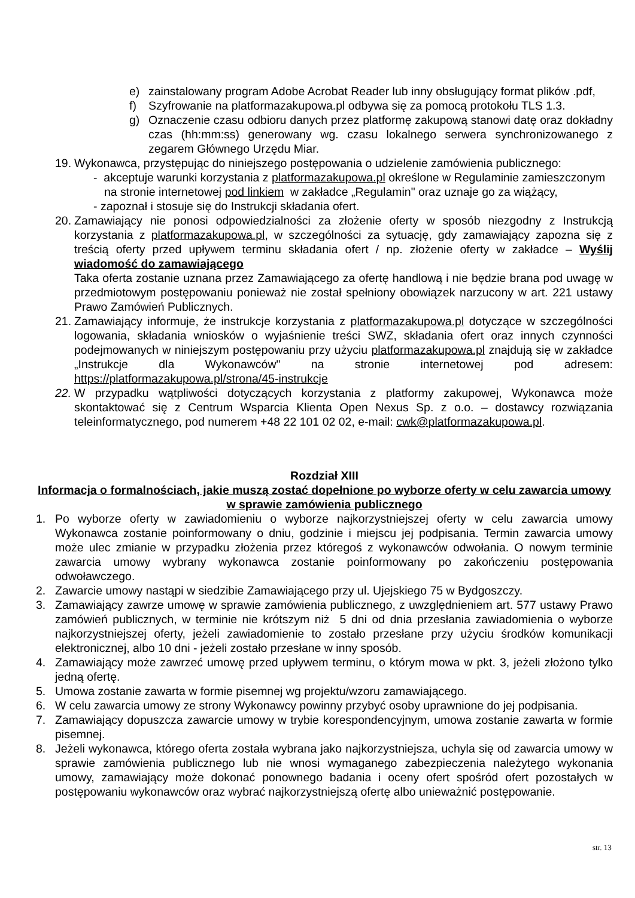e) zainstalowany program Adobe Acrobat Reader lub inny obsługujący format plików .pdf,
f) Szyfrowanie na platformazakupowa.pl odbywa się za pomocą protokołu TLS 1.3.
g) Oznaczenie czasu odbioru danych przez platformę zakupową stanowi datę oraz dokładny czas (hh:mm:ss) generowany wg. czasu lokalnego serwera synchronizowanego z zegarem Głównego Urzędu Miar.
19. Wykonawca, przystępując do niniejszego postępowania o udzielenie zamówienia publicznego:
- akceptuje warunki korzystania z platformazakupowa.pl określone w Regulaminie zamieszczonym
na stronie internetowej pod linkiem w zakładce „Regulamin" oraz uznaje go za wiążący,
- zapoznał i stosuje się do Instrukcji składania ofert.
20. Zamawiający nie ponosi odpowiedzialności za złożenie oferty w sposób niezgodny z Instrukcją korzystania z platformazakupowa.pl, w szczególności za sytuację, gdy zamawiający zapozna się z treścią oferty przed upływem terminu składania ofert / np. złożenie oferty w zakładce – Wyślij wiadomość do zamawiającego
Taka oferta zostanie uznana przez Zamawiającego za ofertę handlową i nie będzie brana pod uwagę w przedmiotowym postępowaniu ponieważ nie został spełniony obowiązek narzucony w art. 221 ustawy Prawo Zamówień Publicznych.
21. Zamawiający informuje, że instrukcje korzystania z platformazakupowa.pl dotyczące w szczególności logowania, składania wniosków o wyjaśnienie treści SWZ, składania ofert oraz innych czynności podejmowanych w niniejszym postępowaniu przy użyciu platformazakupowa.pl znajdują się w zakładce „Instrukcje dla Wykonawców" na stronie internetowej pod adresem: https://platformazakupowa.pl/strona/45-instrukcje
22. W przypadku wątpliwości dotyczących korzystania z platformy zakupowej, Wykonawca może skontaktować się z Centrum Wsparcia Klienta Open Nexus Sp. z o.o. – dostawcy rozwiązania teleinformatycznego, pod numerem +48 22 101 02 02, e-mail: cwk@platformazakupowa.pl.
Rozdział XIII
Informacja o formalnościach, jakie muszą zostać dopełnione po wyborze oferty w celu zawarcia umowy w sprawie zamówienia publicznego
1. Po wyborze oferty w zawiadomieniu o wyborze najkorzystniejszej oferty w celu zawarcia umowy Wykonawca zostanie poinformowany o dniu, godzinie i miejscu jej podpisania. Termin zawarcia umowy może ulec zmianie w przypadku złożenia przez któregoś z wykonawców odwołania. O nowym terminie zawarcia umowy wybrany wykonawca zostanie poinformowany po zakończeniu postępowania odwoławczego.
2. Zawarcie umowy nastąpi w siedzibie Zamawiającego przy ul. Ujejskiego 75 w Bydgoszczy.
3. Zamawiający zawrze umowę w sprawie zamówienia publicznego, z uwzględnieniem art. 577 ustawy Prawo zamówień publicznych, w terminie nie krótszym niż 5 dni od dnia przesłania zawiadomienia o wyborze najkorzystniejszej oferty, jeżeli zawiadomienie to zostało przesłane przy użyciu środków komunikacji elektronicznej, albo 10 dni - jeżeli zostało przesłane w inny sposób.
4. Zamawiający może zawrzeć umowę przed upływem terminu, o którym mowa w pkt. 3, jeżeli złożono tylko jedną ofertę.
5. Umowa zostanie zawarta w formie pisemnej wg projektu/wzoru zamawiającego.
6. W celu zawarcia umowy ze strony Wykonawcy powinny przybyć osoby uprawnione do jej podpisania.
7. Zamawiający dopuszcza zawarcie umowy w trybie korespondencyjnym, umowa zostanie zawarta w formie pisemnej.
8. Jeżeli wykonawca, którego oferta została wybrana jako najkorzystniejsza, uchyla się od zawarcia umowy w sprawie zamówienia publicznego lub nie wnosi wymaganego zabezpieczenia należytego wykonania umowy, zamawiający może dokonać ponownego badania i oceny ofert spośród ofert pozostałych w postępowaniu wykonawców oraz wybrać najkorzystniejszą ofertę albo unieważnić postępowanie.
str. 13